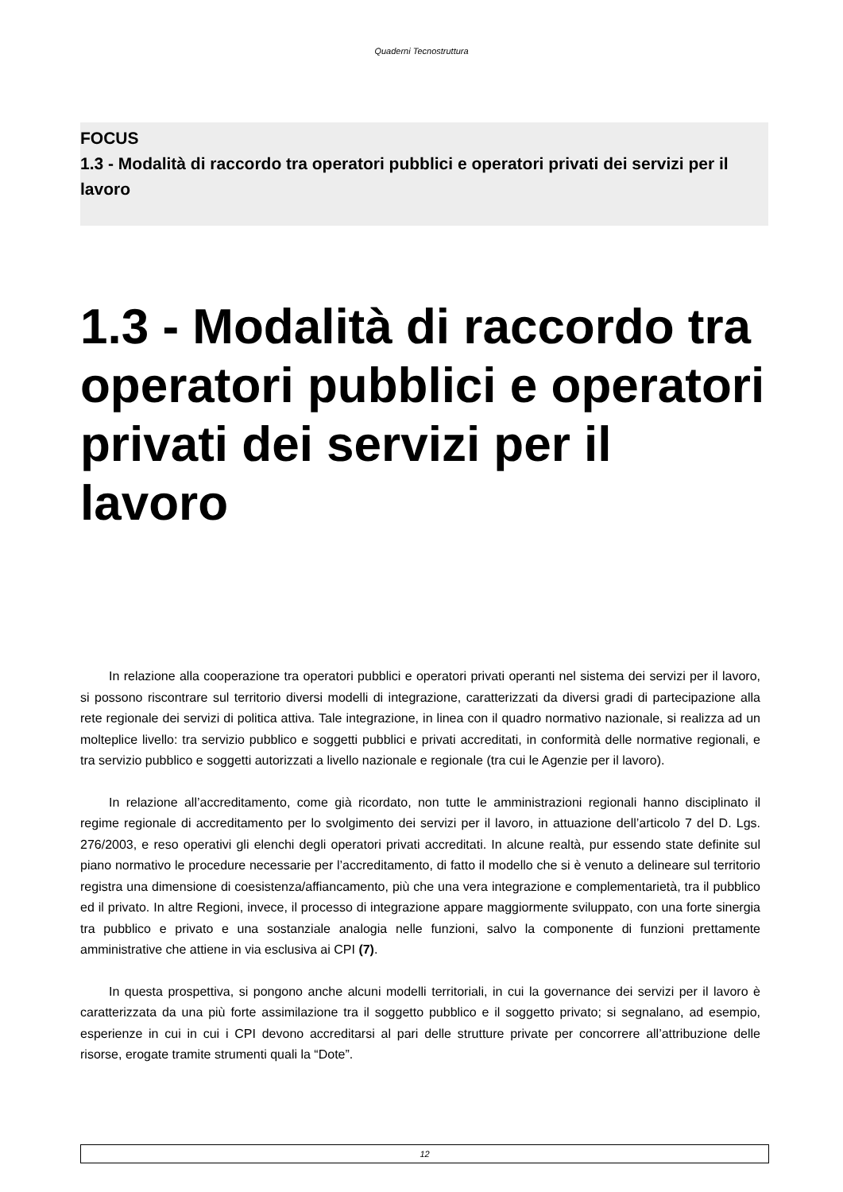Quaderni Tecnostruttura
FOCUS
1.3 - Modalità di raccordo tra operatori pubblici e operatori privati dei servizi per il lavoro
1.3 - Modalità di raccordo tra operatori pubblici e operatori privati dei servizi per il lavoro
In relazione alla cooperazione tra operatori pubblici e operatori privati operanti nel sistema dei servizi per il lavoro, si possono riscontrare sul territorio diversi modelli di integrazione, caratterizzati da diversi gradi di partecipazione alla rete regionale dei servizi di politica attiva. Tale integrazione, in linea con il quadro normativo nazionale, si realizza ad un molteplice livello: tra servizio pubblico e soggetti pubblici e privati accreditati, in conformità delle normative regionali, e tra servizio pubblico e soggetti autorizzati a livello nazionale e regionale (tra cui le Agenzie per il lavoro).
In relazione all’accreditamento, come già ricordato, non tutte le amministrazioni regionali hanno disciplinato il regime regionale di accreditamento per lo svolgimento dei servizi per il lavoro, in attuazione dell’articolo 7 del D. Lgs. 276/2003, e reso operativi gli elenchi degli operatori privati accreditati. In alcune realtà, pur essendo state definite sul piano normativo le procedure necessarie per l’accreditamento, di fatto il modello che si è venuto a delineare sul territorio registra una dimensione di coesistenza/affiancamento, più che una vera integrazione e complementarietà, tra il pubblico ed il privato. In altre Regioni, invece, il processo di integrazione appare maggiormente sviluppato, con una forte sinergia tra pubblico e privato e una sostanziale analogia nelle funzioni, salvo la componente di funzioni prettamente amministrative che attiene in via esclusiva ai CPI (7).
In questa prospettiva, si pongono anche alcuni modelli territoriali, in cui la governance dei servizi per il lavoro è caratterizzata da una più forte assimilazione tra il soggetto pubblico e il soggetto privato; si segnalano, ad esempio, esperienze in cui in cui i CPI devono accreditarsi al pari delle strutture private per concorrere all’attribuzione delle risorse, erogate tramite strumenti quali la “Dote”.
12